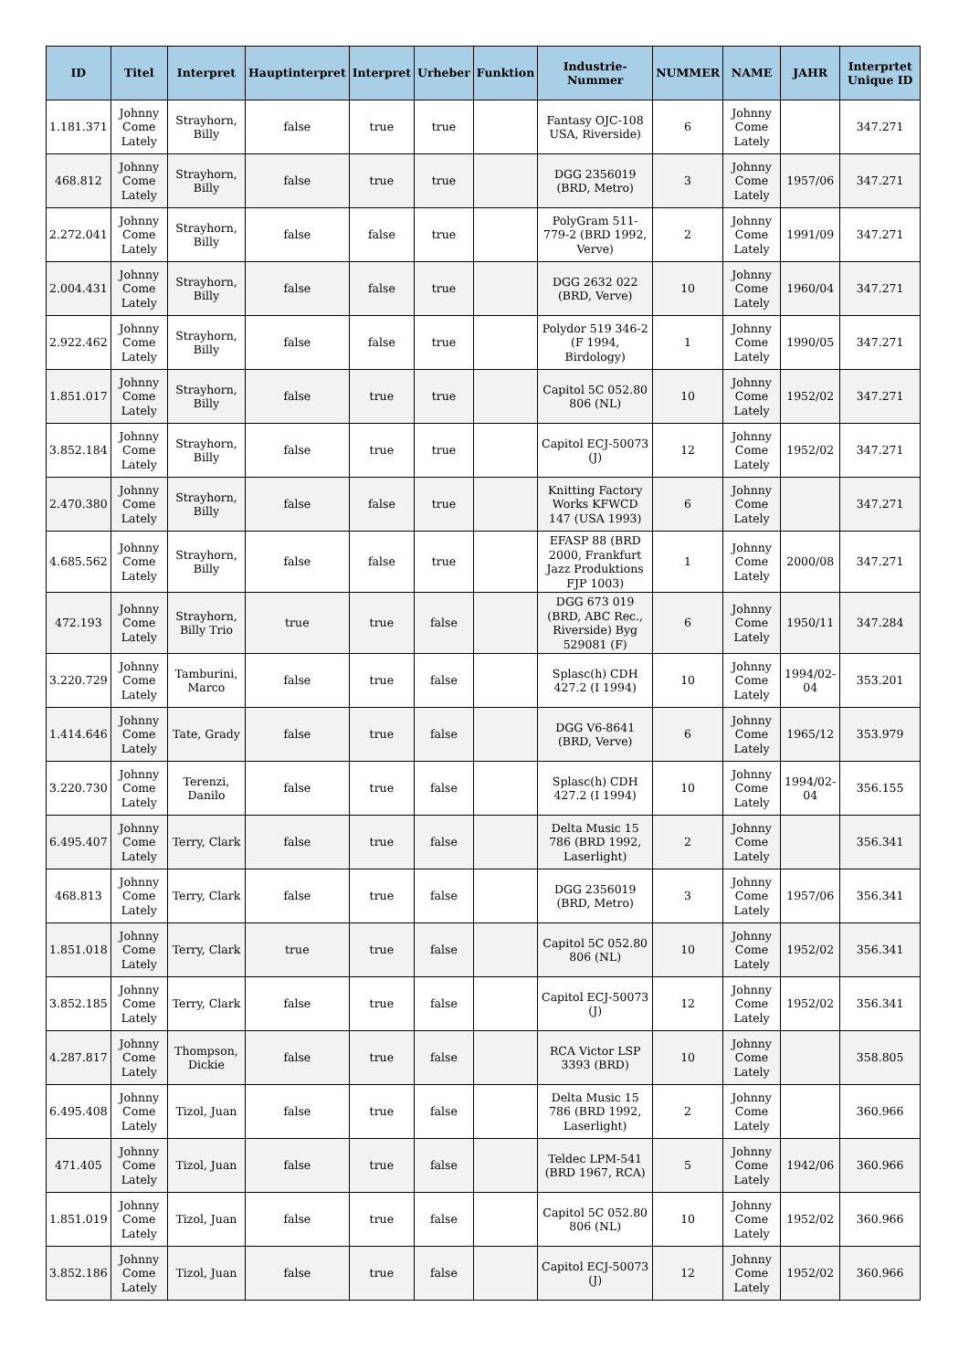| ID | Titel | Interpret | Hauptinterpret | Interpret | Urheber | Funktion | Industrie-Nummer | NUMMER | NAME | JAHR | Interprtet Unique ID |
| --- | --- | --- | --- | --- | --- | --- | --- | --- | --- | --- | --- |
| 1.181.371 | Johnny Come Lately | Strayhorn, Billy | false | true | true | | Fantasy OJC-108 USA, Riverside) | 6 | Johnny Come Lately | | 347.271 |
| 468.812 | Johnny Come Lately | Strayhorn, Billy | false | true | true | | DGG 2356019 (BRD, Metro) | 3 | Johnny Come Lately | 1957/06 | 347.271 |
| 2.272.041 | Johnny Come Lately | Strayhorn, Billy | false | false | true | | PolyGram 511-779-2 (BRD 1992, Verve) | 2 | Johnny Come Lately | 1991/09 | 347.271 |
| 2.004.431 | Johnny Come Lately | Strayhorn, Billy | false | false | true | | DGG 2632 022 (BRD, Verve) | 10 | Johnny Come Lately | 1960/04 | 347.271 |
| 2.922.462 | Johnny Come Lately | Strayhorn, Billy | false | false | true | | Polydor 519 346-2 (F 1994, Birdology) | 1 | Johnny Come Lately | 1990/05 | 347.271 |
| 1.851.017 | Johnny Come Lately | Strayhorn, Billy | false | true | true | | Capitol 5C 052.80 806 (NL) | 10 | Johnny Come Lately | 1952/02 | 347.271 |
| 3.852.184 | Johnny Come Lately | Strayhorn, Billy | false | true | true | | Capitol ECJ-50073 (J) | 12 | Johnny Come Lately | 1952/02 | 347.271 |
| 2.470.380 | Johnny Come Lately | Strayhorn, Billy | false | false | true | | Knitting Factory Works KFWCD 147 (USA 1993) | 6 | Johnny Come Lately | | 347.271 |
| 4.685.562 | Johnny Come Lately | Strayhorn, Billy | false | false | true | | EFASP 88 (BRD 2000, Frankfurt Jazz Produktions FJP 1003) | 1 | Johnny Come Lately | 2000/08 | 347.271 |
| 472.193 | Johnny Come Lately | Strayhorn, Billy Trio | true | true | false | | DGG 673 019 (BRD, ABC Rec., Riverside) Byg 529081 (F) | 6 | Johnny Come Lately | 1950/11 | 347.284 |
| 3.220.729 | Johnny Come Lately | Tamburini, Marco | false | true | false | | Splasc(h) CDH 427.2 (I 1994) | 10 | Johnny Come Lately | 1994/02-04 | 353.201 |
| 1.414.646 | Johnny Come Lately | Tate, Grady | false | true | false | | DGG V6-8641 (BRD, Verve) | 6 | Johnny Come Lately | 1965/12 | 353.979 |
| 3.220.730 | Johnny Come Lately | Terenzi, Danilo | false | true | false | | Splasc(h) CDH 427.2 (I 1994) | 10 | Johnny Come Lately | 1994/02-04 | 356.155 |
| 6.495.407 | Johnny Come Lately | Terry, Clark | false | true | false | | Delta Music 15 786 (BRD 1992, Laserlight) | 2 | Johnny Come Lately | | 356.341 |
| 468.813 | Johnny Come Lately | Terry, Clark | false | true | false | | DGG 2356019 (BRD, Metro) | 3 | Johnny Come Lately | 1957/06 | 356.341 |
| 1.851.018 | Johnny Come Lately | Terry, Clark | true | true | false | | Capitol 5C 052.80 806 (NL) | 10 | Johnny Come Lately | 1952/02 | 356.341 |
| 3.852.185 | Johnny Come Lately | Terry, Clark | false | true | false | | Capitol ECJ-50073 (J) | 12 | Johnny Come Lately | 1952/02 | 356.341 |
| 4.287.817 | Johnny Come Lately | Thompson, Dickie | false | true | false | | RCA Victor LSP 3393 (BRD) | 10 | Johnny Come Lately | | 358.805 |
| 6.495.408 | Johnny Come Lately | Tizol, Juan | false | true | false | | Delta Music 15 786 (BRD 1992, Laserlight) | 2 | Johnny Come Lately | | 360.966 |
| 471.405 | Johnny Come Lately | Tizol, Juan | false | true | false | | Teldec LPM-541 (BRD 1967, RCA) | 5 | Johnny Come Lately | 1942/06 | 360.966 |
| 1.851.019 | Johnny Come Lately | Tizol, Juan | false | true | false | | Capitol 5C 052.80 806 (NL) | 10 | Johnny Come Lately | 1952/02 | 360.966 |
| 3.852.186 | Johnny Come Lately | Tizol, Juan | false | true | false | | Capitol ECJ-50073 (J) | 12 | Johnny Come Lately | 1952/02 | 360.966 |